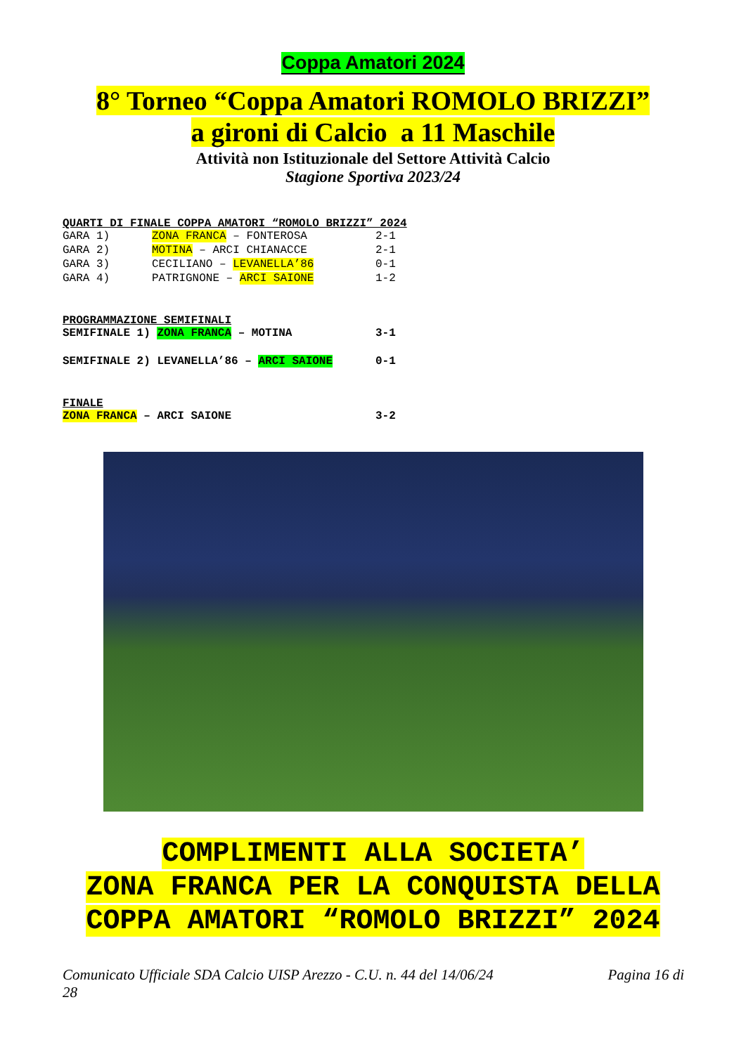Coppa Amatori 2024
8° Torneo “Coppa Amatori ROMOLO BRIZZI”
a gironi di Calcio a 11 Maschile
Attività non Istituzionale del Settore Attività Calcio
Stagione Sportiva 2023/24
QUARTI DI FINALE COPPA AMATORI “ROMOLO BRIZZI” 2024
| GARA 1) | ZONA FRANCA – FONTEROSA | 2-1 |
| GARA 2) | MOTINA – ARCI CHIANACCE | 2-1 |
| GARA 3) | CECILIANO – LEVANELLA’86 | 0-1 |
| GARA 4) | PATRIGNONE – ARCI SAIONE | 1-2 |
PROGRAMMAZIONE SEMIFINALI
| SEMIFINALE 1) ZONA FRANCA – MOTINA | 3-1 |
| SEMIFINALE 2) LEVANELLA’86 – ARCI SAIONE | 0-1 |
FINALE
| ZONA FRANCA – ARCI SAIONE | 3-2 |
COMPLIMENTI ALLA SOCIETA’
ZONA FRANCA PER LA CONQUISTA DELLA
COPPA AMATORI “ROMOLO BRIZZI” 2024
Comunicato Ufficiale SDA Calcio UISP Arezzo - C.U. n. 44 del 14/06/24 Pagina 16 di
28